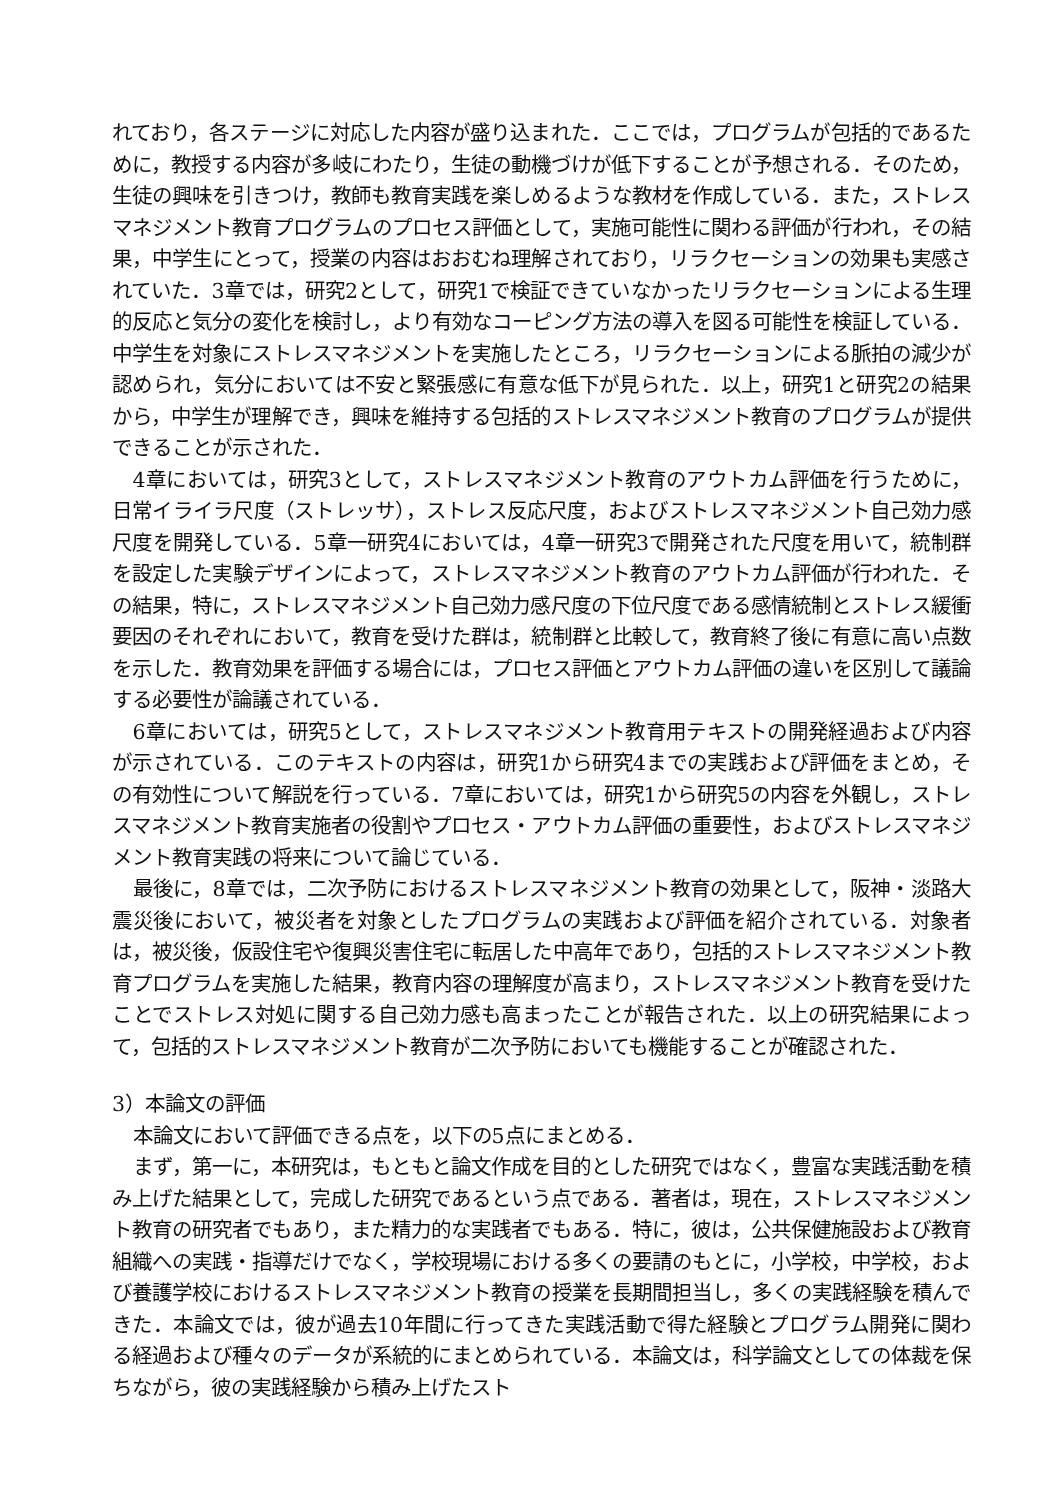れており，各ステージに対応した内容が盛り込まれた．ここでは，プログラムが包括的であるために，教授する内容が多岐にわたり，生徒の動機づけが低下することが予想される．そのため，生徒の興味を引きつけ，教師も教育実践を楽しめるような教材を作成している．また，ストレスマネジメント教育プログラムのプロセス評価として，実施可能性に関わる評価が行われ，その結果，中学生にとって，授業の内容はおおむね理解されており，リラクセーションの効果も実感されていた．3章では，研究2として，研究1で検証できていなかったリラクセーションによる生理的反応と気分の変化を検討し，より有効なコーピング方法の導入を図る可能性を検証している．中学生を対象にストレスマネジメントを実施したところ，リラクセーションによる脈拍の減少が認められ，気分においては不安と緊張感に有意な低下が見られた．以上，研究1と研究2の結果から，中学生が理解でき，興味を維持する包括的ストレスマネジメント教育のプログラムが提供できることが示された．
4章においては，研究3として，ストレスマネジメント教育のアウトカム評価を行うために，日常イライラ尺度（ストレッサ），ストレス反応尺度，およびストレスマネジメント自己効力感尺度を開発している．5章一研究4においては，4章一研究3で開発された尺度を用いて，統制群を設定した実験デザインによって，ストレスマネジメント教育のアウトカム評価が行われた．その結果，特に，ストレスマネジメント自己効力感尺度の下位尺度である感情統制とストレス緩衝要因のそれぞれにおいて，教育を受けた群は，統制群と比較して，教育終了後に有意に高い点数を示した．教育効果を評価する場合には，プロセス評価とアウトカム評価の違いを区別して議論する必要性が論議されている．
6章においては，研究5として，ストレスマネジメント教育用テキストの開発経過および内容が示されている．このテキストの内容は，研究1から研究4までの実践および評価をまとめ，その有効性について解説を行っている．7章においては，研究1から研究5の内容を外観し，ストレスマネジメント教育実施者の役割やプロセス・アウトカム評価の重要性，およびストレスマネジメント教育実践の将来について論じている．
最後に，8章では，二次予防におけるストレスマネジメント教育の効果として，阪神・淡路大震災後において，被災者を対象としたプログラムの実践および評価を紹介されている．対象者は，被災後，仮設住宅や復興災害住宅に転居した中高年であり，包括的ストレスマネジメント教育プログラムを実施した結果，教育内容の理解度が高まり，ストレスマネジメント教育を受けたことでストレス対処に関する自己効力感も高まったことが報告された．以上の研究結果によって，包括的ストレスマネジメント教育が二次予防においても機能することが確認された．
3）本論文の評価
本論文において評価できる点を，以下の5点にまとめる．
まず，第一に，本研究は，もともと論文作成を目的とした研究ではなく，豊富な実践活動を積み上げた結果として，完成した研究であるという点である．著者は，現在，ストレスマネジメント教育の研究者でもあり，また精力的な実践者でもある．特に，彼は，公共保健施設および教育組織への実践・指導だけでなく，学校現場における多くの要請のもとに，小学校，中学校，および養護学校におけるストレスマネジメント教育の授業を長期間担当し，多くの実践経験を積んできた．本論文では，彼が過去10年間に行ってきた実践活動で得た経験とプログラム開発に関わる経過および種々のデータが系統的にまとめられている．本論文は，科学論文としての体裁を保ちながら，彼の実践経験から積み上げたスト